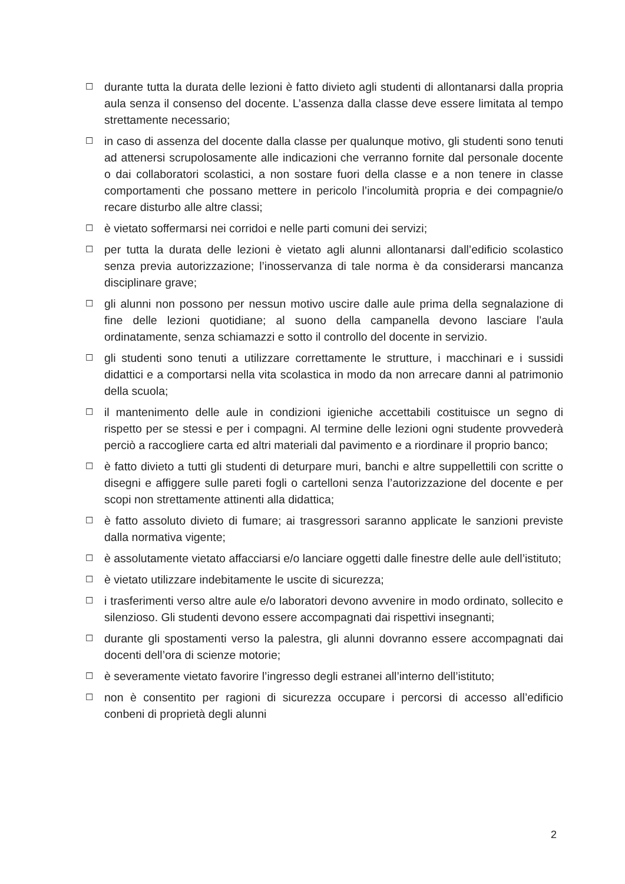☐ durante tutta la durata delle lezioni è fatto divieto agli studenti di allontanarsi dalla propria aula senza il consenso del docente. L’assenza dalla classe deve essere limitata al tempo strettamente necessario;
☐ in caso di assenza del docente dalla classe per qualunque motivo, gli studenti sono tenuti ad attenersi scrupolosamente alle indicazioni che verranno fornite dal personale docente o dai collaboratori scolastici, a non sostare fuori della classe e a non tenere in classe comportamenti che possano mettere in pericolo l’incolumità propria e dei compagnie/o recare disturbo alle altre classi;
☐ è vietato soffermarsi nei corridoi e nelle parti comuni dei servizi;
☐ per tutta la durata delle lezioni è vietato agli alunni allontanarsi dall’edificio scolastico senza previa autorizzazione; l’inosservanza di tale norma è da considerarsi mancanza disciplinare grave;
☐ gli alunni non possono per nessun motivo uscire dalle aule prima della segnalazione di fine delle lezioni quotidiane; al suono della campanella devono lasciare l'aula ordinatamente, senza schiamazzi e sotto il controllo del docente in servizio.
☐ gli studenti sono tenuti a utilizzare correttamente le strutture, i macchinari e i sussidi didattici e a comportarsi nella vita scolastica in modo da non arrecare danni al patrimonio della scuola;
☐ il mantenimento delle aule in condizioni igieniche accettabili costituisce un segno di rispetto per se stessi e per i compagni. Al termine delle lezioni ogni studente provvederà perciò a raccogliere carta ed altri materiali dal pavimento e a riordinare il proprio banco;
☐ è fatto divieto a tutti gli studenti di deturpare muri, banchi e altre suppellettili con scritte o disegni e affiggere sulle pareti fogli o cartelloni senza l’autorizzazione del docente e per scopi non strettamente attinenti alla didattica;
☐ è fatto assoluto divieto di fumare; ai trasgressori saranno applicate le sanzioni previste dalla normativa vigente;
☐ è assolutamente vietato affacciarsi e/o lanciare oggetti dalle finestre delle aule dell’istituto;
☐ è vietato utilizzare indebitamente le uscite di sicurezza;
☐ i trasferimenti verso altre aule e/o laboratori devono avvenire in modo ordinato, sollecito e silenzioso. Gli studenti devono essere accompagnati dai rispettivi insegnanti;
☐ durante gli spostamenti verso la palestra, gli alunni dovranno essere accompagnati dai docenti dell’ora di scienze motorie;
☐ è severamente vietato favorire l’ingresso degli estranei all’interno dell’istituto;
☐ non è consentito per ragioni di sicurezza occupare i percorsi di accesso all’edificio conbeni di proprietà degli alunni
2